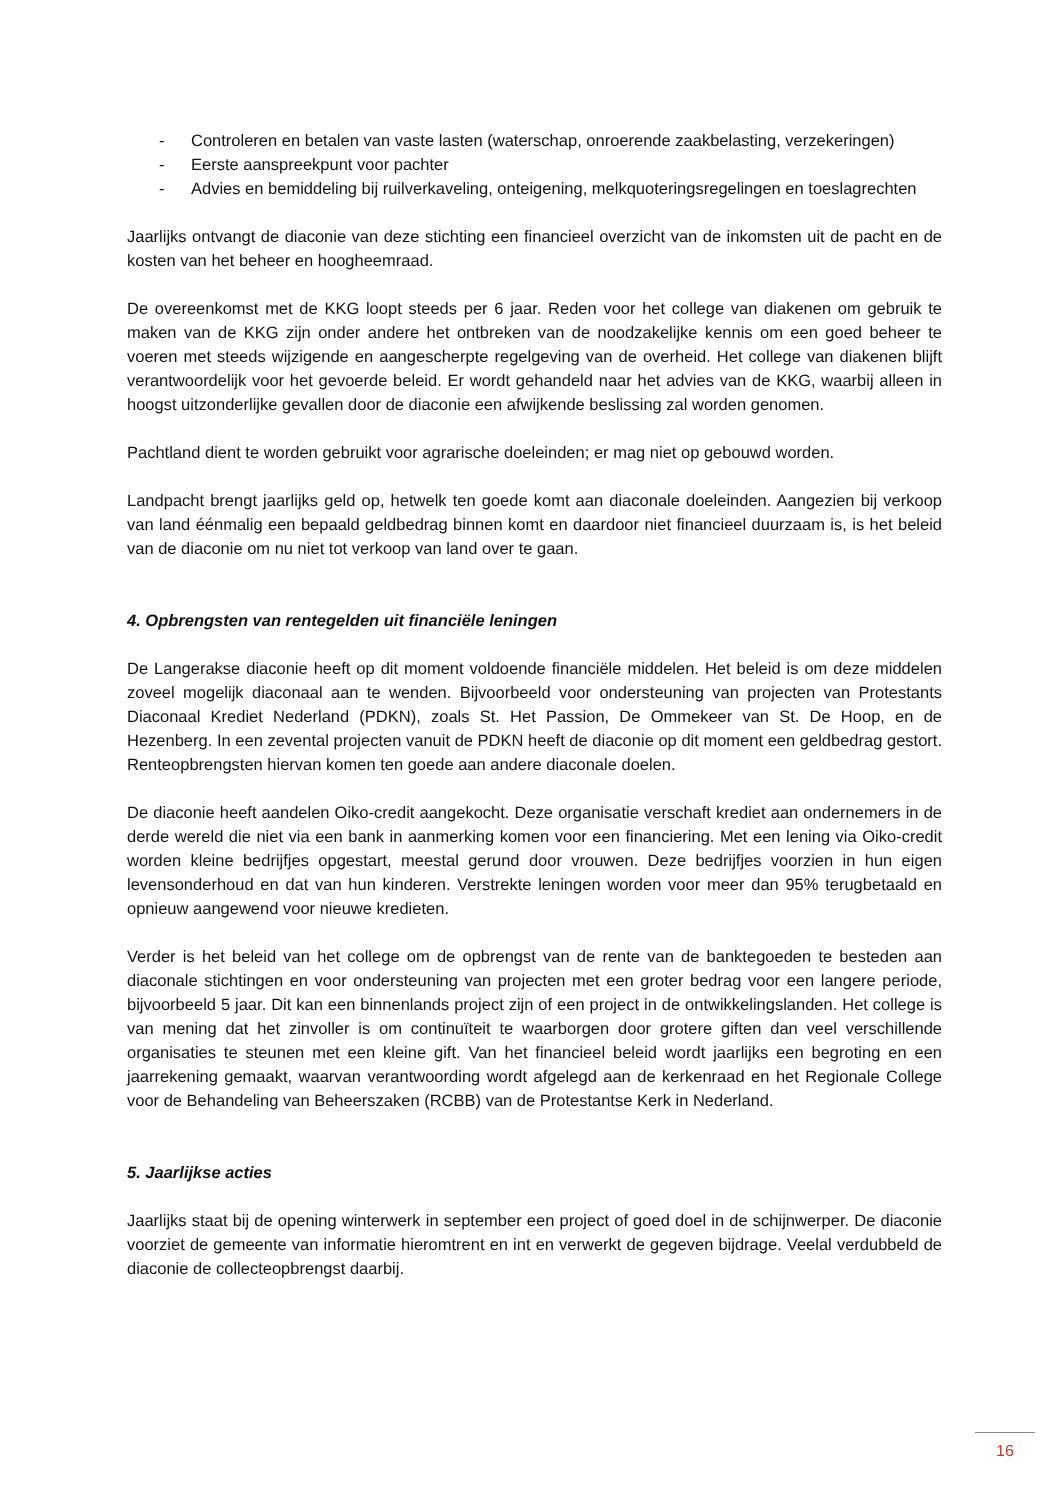- Controleren en betalen van vaste lasten (waterschap, onroerende zaakbelasting, verzekeringen)
- Eerste aanspreekpunt voor pachter
- Advies en bemiddeling bij ruilverkaveling, onteigening, melkquoteringsregelingen en toeslagrechten
Jaarlijks ontvangt de diaconie van deze stichting een financieel overzicht van de inkomsten uit de pacht en de kosten van het beheer en hoogheemraad.
De overeenkomst met de KKG loopt steeds per 6 jaar. Reden voor het college van diakenen om gebruik te maken van de KKG zijn onder andere het ontbreken van de noodzakelijke kennis om een goed beheer te voeren met steeds wijzigende en aangescherpte regelgeving van de overheid. Het college van diakenen blijft verantwoordelijk voor het gevoerde beleid. Er wordt gehandeld naar het advies van de KKG, waarbij alleen in hoogst uitzonderlijke gevallen door de diaconie een afwijkende beslissing zal worden genomen.
Pachtland dient te worden gebruikt voor agrarische doeleinden; er mag niet op gebouwd worden.
Landpacht brengt jaarlijks geld op, hetwelk ten goede komt aan diaconale doeleinden. Aangezien bij verkoop van land éénmalig een bepaald geldbedrag binnen komt en daardoor niet financieel duurzaam is, is het beleid van de diaconie om nu niet tot verkoop van land over te gaan.
4. Opbrengsten van rentegelden uit financiële leningen
De Langerakse diaconie heeft op dit moment voldoende financiële middelen. Het beleid is om deze middelen zoveel mogelijk diaconaal aan te wenden. Bijvoorbeeld voor ondersteuning van projecten van Protestants Diaconaal Krediet Nederland (PDKN), zoals St. Het Passion, De Ommekeer van St. De Hoop, en de Hezenberg. In een zevental projecten vanuit de PDKN heeft de diaconie op dit moment een geldbedrag gestort. Renteopbrengsten hiervan komen ten goede aan andere diaconale doelen.
De diaconie heeft aandelen Oiko-credit aangekocht. Deze organisatie verschaft krediet aan ondernemers in de derde wereld die niet via een bank in aanmerking komen voor een financiering. Met een lening via Oiko-credit worden kleine bedrijfjes opgestart, meestal gerund door vrouwen. Deze bedrijfjes voorzien in hun eigen levensonderhoud en dat van hun kinderen. Verstrekte leningen worden voor meer dan 95% terugbetaald en opnieuw aangewend voor nieuwe kredieten.
Verder is het beleid van het college om de opbrengst van de rente van de banktegoeden te besteden aan diaconale stichtingen en voor ondersteuning van projecten met een groter bedrag voor een langere periode, bijvoorbeeld 5 jaar. Dit kan een binnenlands project zijn of een project in de ontwikkelingslanden. Het college is van mening dat het zinvoller is om continuïteit te waarborgen door grotere giften dan veel verschillende organisaties te steunen met een kleine gift. Van het financieel beleid wordt jaarlijks een begroting en een jaarrekening gemaakt, waarvan verantwoording wordt afgelegd aan de kerkenraad en het Regionale College voor de Behandeling van Beheerszaken (RCBB) van de Protestantse Kerk in Nederland.
5. Jaarlijkse acties
Jaarlijks staat bij de opening winterwerk in september een project of goed doel in de schijnwerper. De diaconie voorziet de gemeente van informatie hieromtrent en int en verwerkt de gegeven bijdrage. Veelal verdubbeld de diaconie de collecteopbrengst daarbij.
16